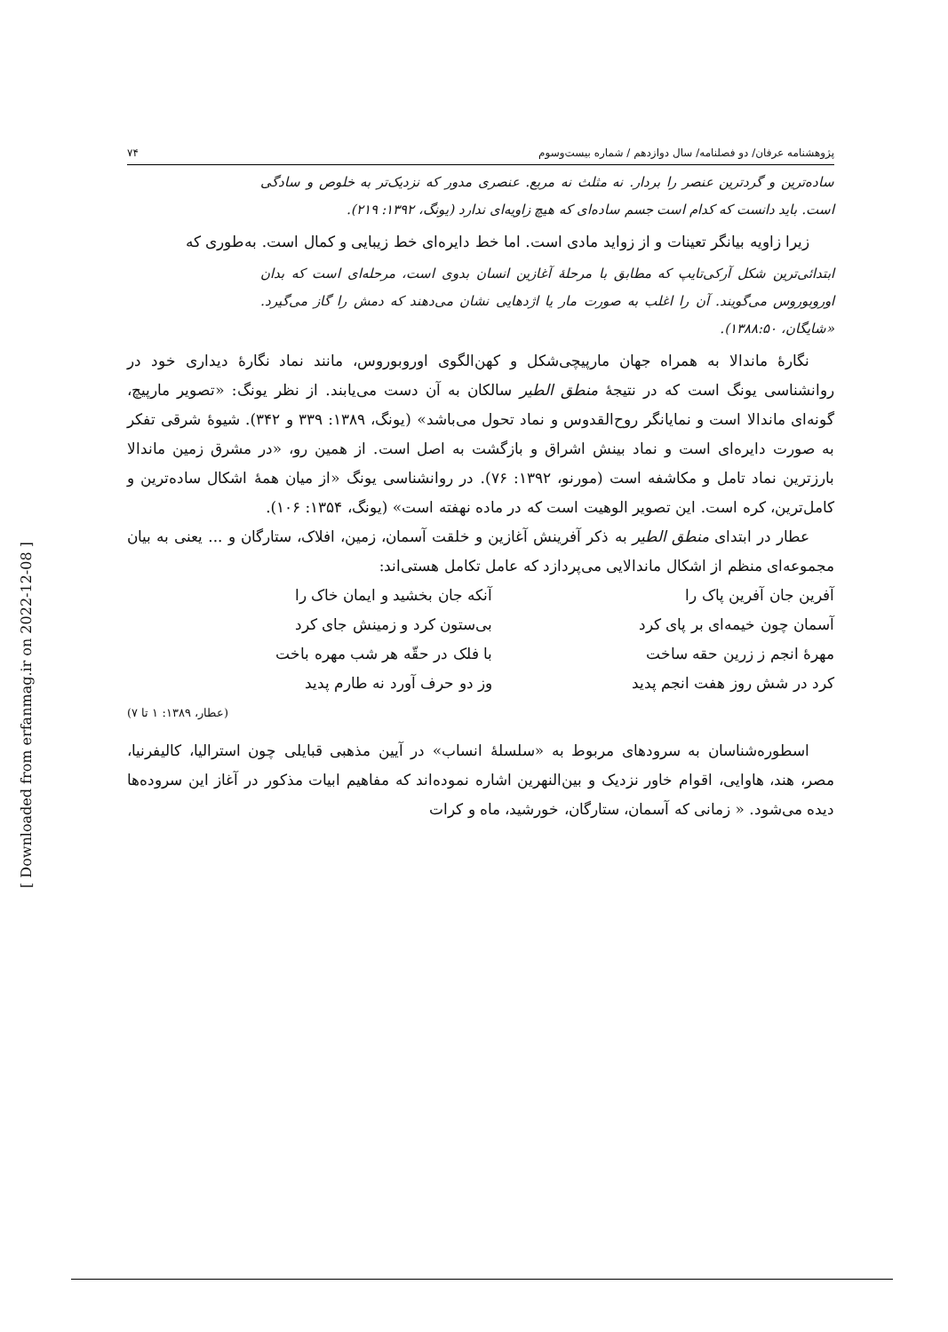پژوهشنامه عرفان/ دو فصلنامه/ سال دوازدهم / شماره بیست‌وسوم ۷۴
ساده‌ترین و گردترین عنصر را بردار. نه مثلث نه مربع. عنصری مدور که نزدیک‌تر به خلوص و سادگی است. باید دانست که کدام است جسم ساده‌ای که هیچ زاویه‌ای ندارد (یونگ، ۱۳۹۲: ۲۱۹).
زیرا زاویه بیانگر تعینات و از زواید مادی است. اما خط دایره‌ای خط زیبایی و کمال است. به‌طوری که
ابتدائی‌ترین شکل آرکی‌تایپ که مطابق با مرحلهٔ آغازین انسان بدوی است، مرحله‌ای است که بدان اوروبوروس می‌گویند. آن را اغلب به صورت مار یا اژدهایی نشان می‌دهند که دمش را گاز می‌گیرد. «شایگان، ۱۳۸۸:۵۰).
نگارهٔ ماندالا به همراه جهان مارپیچی‌شکل و کهن‌الگوی اوروبوروس، مانند نماد نگارهٔ دیداری خود در روانشناسی یونگ است که در نتیجهٔ منطق الطیر سالکان به آن دست می‌یابند. از نظر یونگ: «تصویر مارپیچ، گونه‌ای ماندالا است و نمایانگر روح‌القدوس و نماد تحول می‌باشد» (یونگ، ۱۳۸۹: ۳۳۹ و ۳۴۲). شیوهٔ شرقی تفکر به صورت دایره‌ای است و نماد بینش اشراق و بازگشت به اصل است. از همین رو، «در مشرق زمین ماندالا بارزترین نماد تامل و مکاشفه است (مورنو، ۱۳۹۲: ۷۶). در روانشناسی یونگ «از میان همهٔ اشکال ساده‌ترین و کامل‌ترین، کره است. این تصویر الوهیت است که در ماده نهفته است» (یونگ، ۱۳۵۴: ۱۰۶).
عطار در ابتدای منطق الطیر به ذکر آفرینش آغازین و خلقت آسمان، زمین، افلاک، ستارگان و ... یعنی به بیان مجموعه‌ای منظم از اشکال ماندالایی می‌پردازد که عامل تکامل هستی‌اند:
| آفرین جان آفرین پاک را | آنکه جان بخشید و ایمان خاک را |
| آسمان چون خیمه‌ای بر پای کرد | بی‌ستون کرد و زمینش جای کرد |
| مهرهٔ انجم ز زرین حقه ساخت | با فلک در حقّه هر شب مهره باخت |
| کرد در شش روز هفت انجم پدید | وز دو حرف آورد نه طارم پدید |
| | (عطار، ۱۳۸۹: ۱ تا ۷) |
اسطوره‌شناسان به سرودهای مربوط به «سلسلهٔ انساب» در آیین مذهبی قبایلی چون استرالیا، کالیفرنیا، مصر، هند، هاوایی، اقوام خاور نزدیک و بین‌النهرین اشاره نموده‌اند که مفاهیم ابیات مذکور در آغاز این سروده‌ها دیده می‌شود. « زمانی که آسمان، ستارگان، خورشید، ماه و کرات
[ Downloaded from erfanmag.ir on 2022-12-08 ]